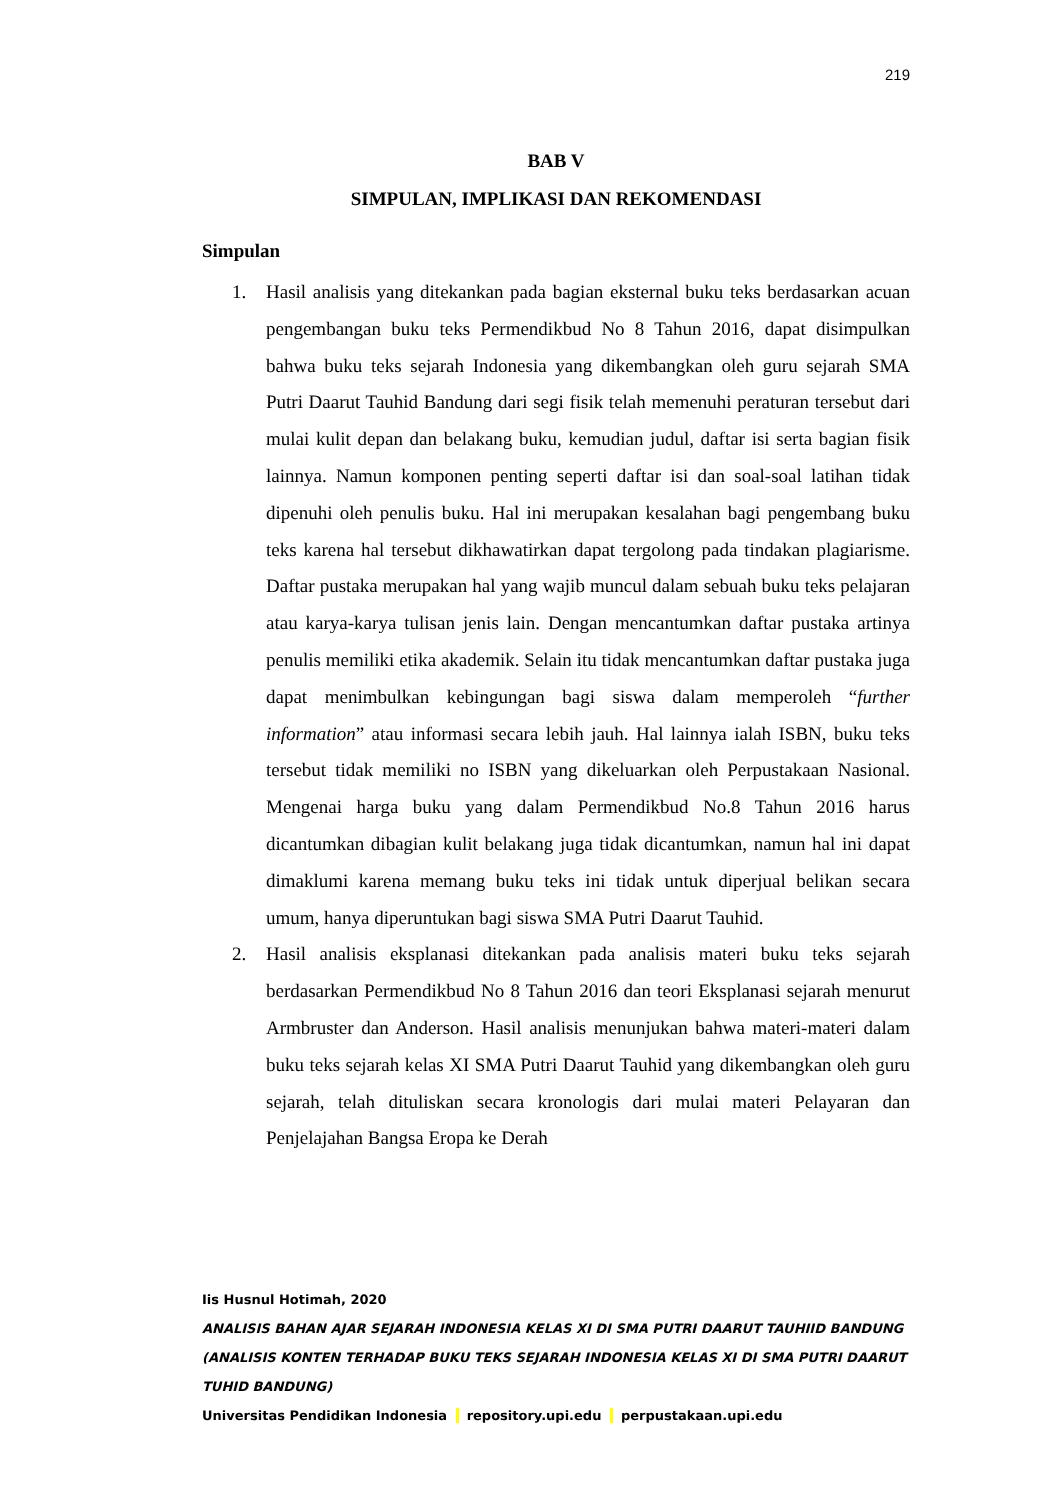219
BAB V
SIMPULAN, IMPLIKASI DAN REKOMENDASI
Simpulan
1. Hasil analisis yang ditekankan pada bagian eksternal buku teks berdasarkan acuan pengembangan buku teks Permendikbud No 8 Tahun 2016, dapat disimpulkan bahwa buku teks sejarah Indonesia yang dikembangkan oleh guru sejarah SMA Putri Daarut Tauhid Bandung dari segi fisik telah memenuhi peraturan tersebut dari mulai kulit depan dan belakang buku, kemudian judul, daftar isi serta bagian fisik lainnya. Namun komponen penting seperti daftar isi dan soal-soal latihan tidak dipenuhi oleh penulis buku. Hal ini merupakan kesalahan bagi pengembang buku teks karena hal tersebut dikhawatirkan dapat tergolong pada tindakan plagiarisme. Daftar pustaka merupakan hal yang wajib muncul dalam sebuah buku teks pelajaran atau karya-karya tulisan jenis lain. Dengan mencantumkan daftar pustaka artinya penulis memiliki etika akademik. Selain itu tidak mencantumkan daftar pustaka juga dapat menimbulkan kebingungan bagi siswa dalam memperoleh “further information” atau informasi secara lebih jauh. Hal lainnya ialah ISBN, buku teks tersebut tidak memiliki no ISBN yang dikeluarkan oleh Perpustakaan Nasional. Mengenai harga buku yang dalam Permendikbud No.8 Tahun 2016 harus dicantumkan dibagian kulit belakang juga tidak dicantumkan, namun hal ini dapat dimaklumi karena memang buku teks ini tidak untuk diperjual belikan secara umum, hanya diperuntukan bagi siswa SMA Putri Daarut Tauhid.
2. Hasil analisis eksplanasi ditekankan pada analisis materi buku teks sejarah berdasarkan Permendikbud No 8 Tahun 2016 dan teori Eksplanasi sejarah menurut Armbruster dan Anderson. Hasil analisis menunjukan bahwa materi-materi dalam buku teks sejarah kelas XI SMA Putri Daarut Tauhid yang dikembangkan oleh guru sejarah, telah dituliskan secara kronologis dari mulai materi Pelayaran dan Penjelajahan Bangsa Eropa ke Derah
Iis Husnul Hotimah, 2020
ANALISIS BAHAN AJAR SEJARAH INDONESIA KELAS XI DI SMA PUTRI DAARUT TAUHIID BANDUNG (ANALISIS KONTEN TERHADAP BUKU TEKS SEJARAH INDONESIA KELAS XI DI SMA PUTRI DAARUT TUHID BANDUNG)
Universitas Pendidikan Indonesia repository.upi.edu perpustakaan.upi.edu